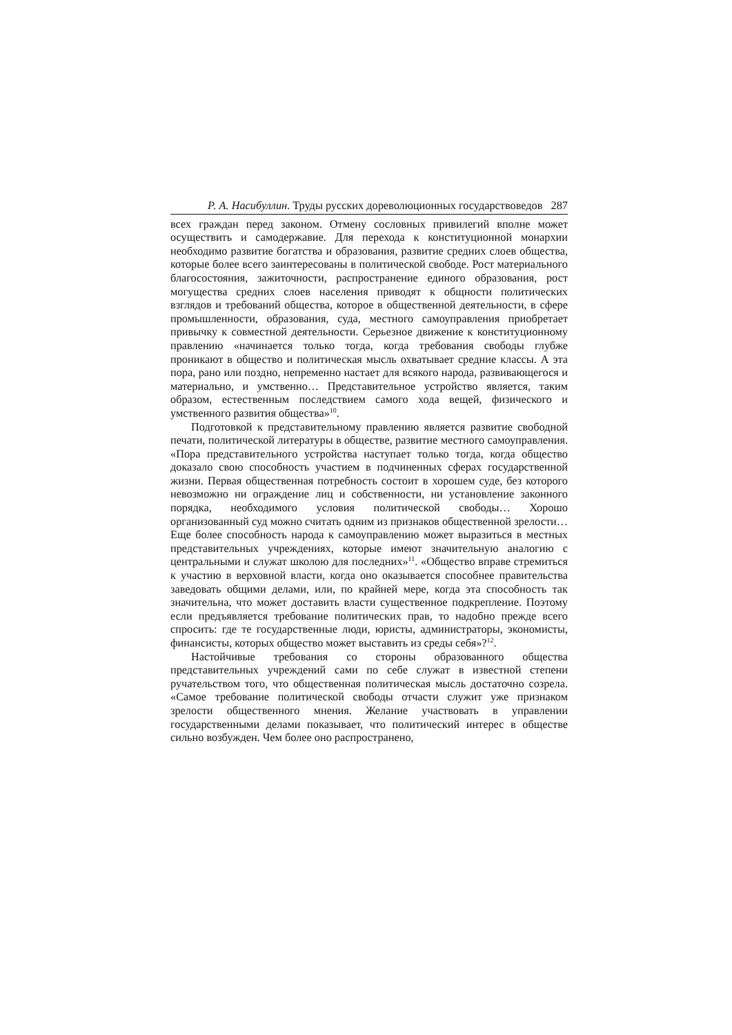Р. А. Насибуллин. Труды русских дореволюционных государствоведов 287
всех граждан перед законом. Отмену сословных привилегий вполне может осуществить и самодержавие. Для перехода к конституционной монархии необходимо развитие богатства и образования, развитие средних слоев общества, которые более всего заинтересованы в политической свободе. Рост материального благосостояния, зажиточности, распространение единого образования, рост могущества средних слоев населения приводят к общности политических взглядов и требований общества, которое в общественной деятельности, в сфере промышленности, образования, суда, местного самоуправления приобретает привычку к совместной деятельности. Серьезное движение к конституционному правлению «начинается только тогда, когда требования свободы глубже проникают в общество и политическая мысль охватывает средние классы. А эта пора, рано или поздно, непременно настает для всякого народа, развивающегося и материально, и умственно… Представительное устройство является, таким образом, естественным последствием самого хода вещей, физического и умственного развития общества»<sup>10</sup>.
Подготовкой к представительному правлению является развитие свободной печати, политической литературы в обществе, развитие местного самоуправления. «Пора представительного устройства наступает только тогда, когда общество доказало свою способность участием в подчиненных сферах государственной жизни. Первая общественная потребность состоит в хорошем суде, без которого невозможно ни ограждение лиц и собственности, ни установление законного порядка, необходимого условия политической свободы… Хорошо организованный суд можно считать одним из признаков общественной зрелости… Еще более способность народа к самоуправлению может выразиться в местных представительных учреждениях, которые имеют значительную аналогию с центральными и служат школою для последних»<sup>11</sup>. «Общество вправе стремиться к участию в верховной власти, когда оно оказывается способнее правительства заведовать общими делами, или, по крайней мере, когда эта способность так значительна, что может доставить власти существенное подкрепление. Поэтому если предъявляется требование политических прав, то надобно прежде всего спросить: где те государственные люди, юристы, администраторы, экономисты, финансисты, которых общество может выставить из среды себя»?<sup>12</sup>.
Настойчивые требования со стороны образованного общества представительных учреждений сами по себе служат в известной степени ручательством того, что общественная политическая мысль достаточно созрела. «Самое требование политической свободы отчасти служит уже признаком зрелости общественного мнения. Желание участвовать в управлении государственными делами показывает, что политический интерес в обществе сильно возбужден. Чем более оно распространено,